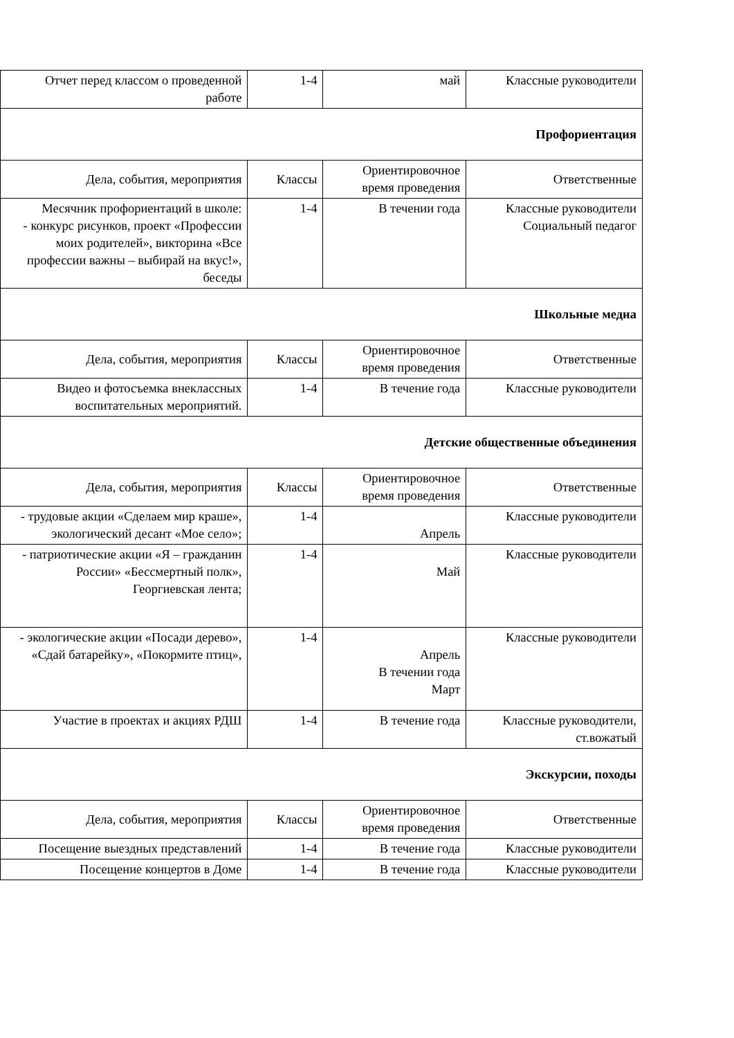| Отчет перед классом о проведенной работе | 1-4 | май | Классные руководители |
| Профориентация | | | |
| Дела, события, мероприятия | Классы | Ориентировочное время проведения | Ответственные |
| Месячник профориентаций в школе: - конкурс рисунков, проект «Профессии моих родителей», викторина «Все профессии важны – выбирай на вкус!», беседы | 1-4 | В течении года | Классные руководители Социальный педагог |
| Школьные медиа | | | |
| Дела, события, мероприятия | Классы | Ориентировочное время проведения | Ответственные |
| Видео и фотосъемка внеклассных воспитательных мероприятий. | 1-4 | В течение года | Классные руководители |
| Детские общественные объединения | | | |
| Дела, события, мероприятия | Классы | Ориентировочное время проведения | Ответственные |
| - трудовые акции «Сделаем мир краше», экологический десант «Мое село»; | 1-4 | Апрель | Классные руководители |
| - патриотические акции «Я – гражданин России» «Бессмертный полк», Георгиевская лента; | 1-4 | Май | Классные руководители |
| - экологические акции «Посади дерево», «Сдай батарейку», «Покормите птиц», | 1-4 | Апрель В течении года Март | Классные руководители |
| Участие в проектах и акциях РДШ | 1-4 | В течение года | Классные руководители, ст.вожатый |
| Экскурсии, походы | | | |
| Дела, события, мероприятия | Классы | Ориентировочное время проведения | Ответственные |
| Посещение выездных представлений | 1-4 | В течение года | Классные руководители |
| Посещение концертов в Доме | 1-4 | В течение года | Классные руководители |